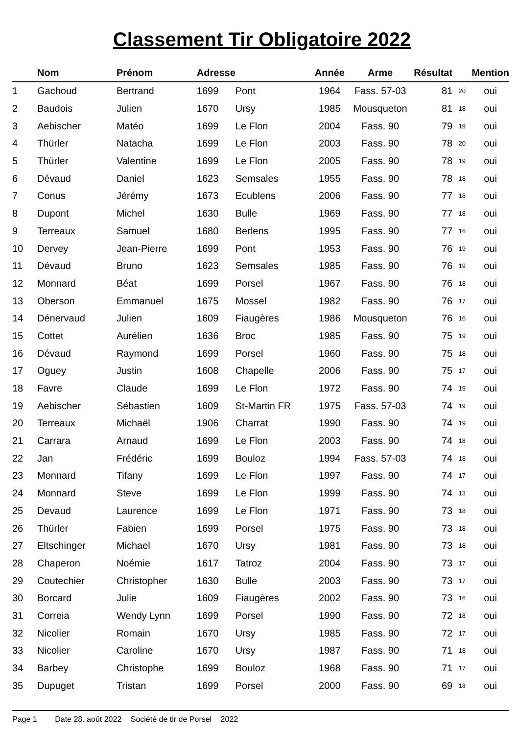Classement Tir Obligatoire 2022
| | Nom | Prénom | Adresse | | Année | Arme | Résultat | | Mention |
| --- | --- | --- | --- | --- | --- | --- | --- | --- | --- |
| 1 | Gachoud | Bertrand | 1699 | Pont | 1964 | Fass. 57-03 | 81 | 20 | oui |
| 2 | Baudois | Julien | 1670 | Ursy | 1985 | Mousqueton | 81 | 18 | oui |
| 3 | Aebischer | Matéo | 1699 | Le Flon | 2004 | Fass. 90 | 79 | 19 | oui |
| 4 | Thürler | Natacha | 1699 | Le Flon | 2003 | Fass. 90 | 78 | 20 | oui |
| 5 | Thürler | Valentine | 1699 | Le Flon | 2005 | Fass. 90 | 78 | 19 | oui |
| 6 | Dévaud | Daniel | 1623 | Semsales | 1955 | Fass. 90 | 78 | 18 | oui |
| 7 | Conus | Jérémy | 1673 | Ecublens | 2006 | Fass. 90 | 77 | 18 | oui |
| 8 | Dupont | Michel | 1630 | Bulle | 1969 | Fass. 90 | 77 | 18 | oui |
| 9 | Terreaux | Samuel | 1680 | Berlens | 1995 | Fass. 90 | 77 | 16 | oui |
| 10 | Dervey | Jean-Pierre | 1699 | Pont | 1953 | Fass. 90 | 76 | 19 | oui |
| 11 | Dévaud | Bruno | 1623 | Semsales | 1985 | Fass. 90 | 76 | 19 | oui |
| 12 | Monnard | Béat | 1699 | Porsel | 1967 | Fass. 90 | 76 | 18 | oui |
| 13 | Oberson | Emmanuel | 1675 | Mossel | 1982 | Fass. 90 | 76 | 17 | oui |
| 14 | Dénervaud | Julien | 1609 | Fiaugères | 1986 | Mousqueton | 76 | 16 | oui |
| 15 | Cottet | Aurélien | 1636 | Broc | 1985 | Fass. 90 | 75 | 19 | oui |
| 16 | Dévaud | Raymond | 1699 | Porsel | 1960 | Fass. 90 | 75 | 18 | oui |
| 17 | Oguey | Justin | 1608 | Chapelle | 2006 | Fass. 90 | 75 | 17 | oui |
| 18 | Favre | Claude | 1699 | Le Flon | 1972 | Fass. 90 | 74 | 19 | oui |
| 19 | Aebischer | Sébastien | 1609 | St-Martin FR | 1975 | Fass. 57-03 | 74 | 19 | oui |
| 20 | Terreaux | Michaël | 1906 | Charrat | 1990 | Fass. 90 | 74 | 19 | oui |
| 21 | Carrara | Arnaud | 1699 | Le Flon | 2003 | Fass. 90 | 74 | 18 | oui |
| 22 | Jan | Frédéric | 1699 | Bouloz | 1994 | Fass. 57-03 | 74 | 18 | oui |
| 23 | Monnard | Tifany | 1699 | Le Flon | 1997 | Fass. 90 | 74 | 17 | oui |
| 24 | Monnard | Steve | 1699 | Le Flon | 1999 | Fass. 90 | 74 | 13 | oui |
| 25 | Devaud | Laurence | 1699 | Le Flon | 1971 | Fass. 90 | 73 | 18 | oui |
| 26 | Thürler | Fabien | 1699 | Porsel | 1975 | Fass. 90 | 73 | 18 | oui |
| 27 | Eltschinger | Michael | 1670 | Ursy | 1981 | Fass. 90 | 73 | 18 | oui |
| 28 | Chaperon | Noémie | 1617 | Tatroz | 2004 | Fass. 90 | 73 | 17 | oui |
| 29 | Coutechier | Christopher | 1630 | Bulle | 2003 | Fass. 90 | 73 | 17 | oui |
| 30 | Borcard | Julie | 1609 | Fiaugères | 2002 | Fass. 90 | 73 | 16 | oui |
| 31 | Correia | Wendy Lynn | 1699 | Porsel | 1990 | Fass. 90 | 72 | 18 | oui |
| 32 | Nicolier | Romain | 1670 | Ursy | 1985 | Fass. 90 | 72 | 17 | oui |
| 33 | Nicolier | Caroline | 1670 | Ursy | 1987 | Fass. 90 | 71 | 18 | oui |
| 34 | Barbey | Christophe | 1699 | Bouloz | 1968 | Fass. 90 | 71 | 17 | oui |
| 35 | Dupuget | Tristan | 1699 | Porsel | 2000 | Fass. 90 | 69 | 18 | oui |
Page 1 Date 28. août 2022 Société de tir de Porsel 2022